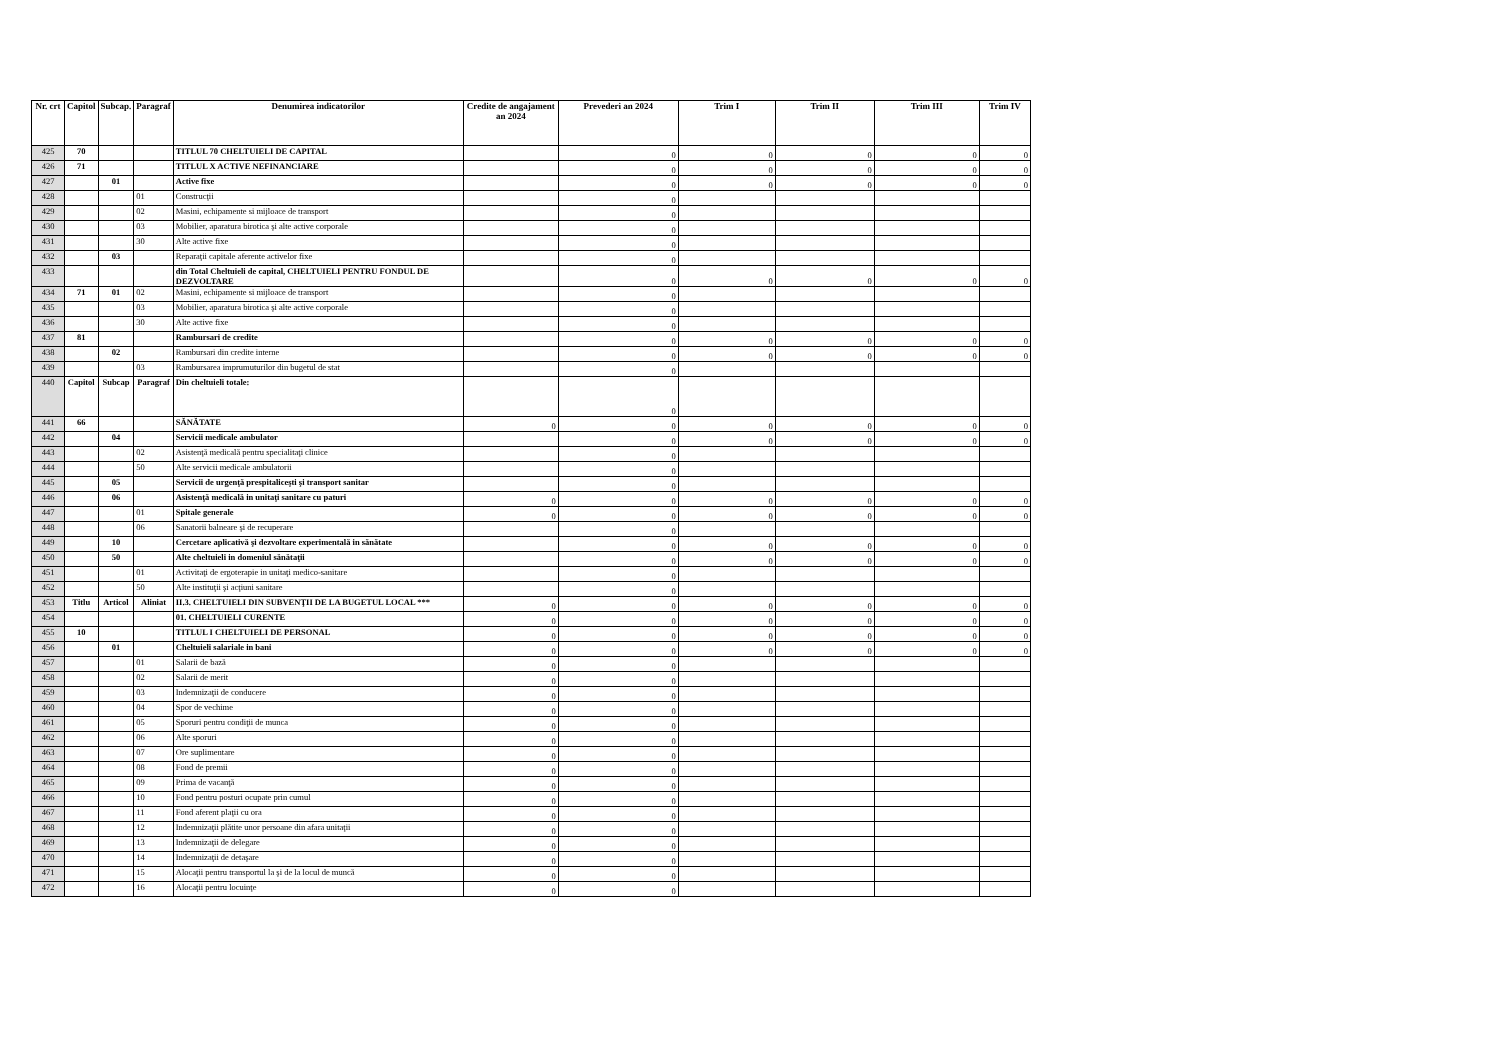| Nr. crt | Capitol | Subcap. | Paragraf | Denumirea indicatorilor | Credite de angajament an 2024 | Prevederi an 2024 | Trim I | Trim II | Trim III | Trim IV |
| --- | --- | --- | --- | --- | --- | --- | --- | --- | --- | --- |
| 425 | 70 | | | TITLUL 70 CHELTUIELI DE CAPITAL | | 0 | 0 | 0 | 0 | 0 |
| 426 | 71 | | | TITLUL X ACTIVE NEFINANCIARE | | 0 | 0 | 0 | 0 | 0 |
| 427 | | 01 | | Active fixe | | 0 | 0 | 0 | 0 | 0 |
| 428 | | | 01 | Construcţii | | 0 | | | | |
| 429 | | | 02 | Masini, echipamente si mijloace de transport | | 0 | | | | |
| 430 | | | 03 | Mobilier, aparatura birotica şi alte active corporale | | 0 | | | | |
| 431 | | | 30 | Alte active fixe | | 0 | | | | |
| 432 | | 03 | | Reparaţii capitale aferente activelor fixe | | 0 | | | | |
| 433 | | | | din Total Cheltuieli de capital, CHELTUIELI PENTRU FONDUL DE DEZVOLTARE | | 0 | 0 | 0 | 0 | 0 |
| 434 | 71 | 01 | 02 | Masini, echipamente si mijloace de transport | | 0 | | | | |
| 435 | | | 03 | Mobilier, aparatura birotica şi alte active corporale | | 0 | | | | |
| 436 | | | 30 | Alte active fixe | | 0 | | | | |
| 437 | 81 | | | Rambursari de credite | | 0 | 0 | 0 | 0 | 0 |
| 438 | | 02 | | Rambursari din credite interne | | 0 | 0 | 0 | 0 | 0 |
| 439 | | | 03 | Rambursarea imprumuturilor din bugetul de stat | | 0 | | | | |
| 440 | Capitol | Subcap | Paragraf | Din cheltuieli totale: | | 0 | | | | |
| 441 | 66 | | | SĂNĂTATE | 0 | 0 | 0 | 0 | 0 | 0 |
| 442 | | 04 | | Servicii medicale ambulator | | 0 | 0 | 0 | 0 | 0 |
| 443 | | | 02 | Asistenţă medicală pentru specialitaţi clinice | | 0 | | | | |
| 444 | | | 50 | Alte servicii medicale ambulatorii | | 0 | | | | |
| 445 | | 05 | | Servicii de urgenţă prespitaliceşti şi transport sanitar | | 0 | | | | |
| 446 | | 06 | | Asistenţă medicală in unitaţi sanitare cu paturi | 0 | 0 | 0 | 0 | 0 | 0 |
| 447 | | | 01 | Spitale generale | 0 | 0 | 0 | 0 | 0 | 0 |
| 448 | | | 06 | Sanatorii balneare şi de recuperare | | 0 | | | | |
| 449 | | 10 | | Cercetare aplicativă şi dezvoltare experimentală in sănătate | | 0 | 0 | 0 | 0 | 0 |
| 450 | | 50 | | Alte cheltuieli in domeniul sănătaţii | | 0 | 0 | 0 | 0 | 0 |
| 451 | | | 01 | Activitaţi de ergoterapie in unitaţi medico-sanitare | | 0 | | | | |
| 452 | | | 50 | Alte instituţii şi acţiuni sanitare | | 0 | | | | |
| 453 | Titlu | Articol | Aliniat | II.3. CHELTUIELI DIN SUBVENŢII DE LA BUGETUL LOCAL *** | 0 | 0 | 0 | 0 | 0 | 0 |
| 454 | | | | 01. CHELTUIELI CURENTE | 0 | 0 | 0 | 0 | 0 | 0 |
| 455 | 10 | | | TITLUL I CHELTUIELI DE PERSONAL | 0 | 0 | 0 | 0 | 0 | 0 |
| 456 | | 01 | | Cheltuieli salariale in bani | 0 | 0 | 0 | 0 | 0 | 0 |
| 457 | | | 01 | Salarii de bază | 0 | 0 | | | | |
| 458 | | | 02 | Salarii de merit | 0 | 0 | | | | |
| 459 | | | 03 | Indemnizaţii de conducere | 0 | 0 | | | | |
| 460 | | | 04 | Spor de vechime | 0 | 0 | | | | |
| 461 | | | 05 | Sporuri pentru condiţii de munca | 0 | 0 | | | | |
| 462 | | | 06 | Alte sporuri | 0 | 0 | | | | |
| 463 | | | 07 | Ore suplimentare | 0 | 0 | | | | |
| 464 | | | 08 | Fond de premii | 0 | 0 | | | | |
| 465 | | | 09 | Prima de vacanţă | 0 | 0 | | | | |
| 466 | | | 10 | Fond pentru posturi ocupate prin cumul | 0 | 0 | | | | |
| 467 | | | 11 | Fond aferent plaţii cu ora | 0 | 0 | | | | |
| 468 | | | 12 | Indemnizaţii plătite unor persoane din afara unitaţii | 0 | 0 | | | | |
| 469 | | | 13 | Indemnizaţii de delegare | 0 | 0 | | | | |
| 470 | | | 14 | Indemnizaţii de detaşare | 0 | 0 | | | | |
| 471 | | | 15 | Alocaţii pentru transportul la şi de la locul de muncă | 0 | 0 | | | | |
| 472 | | | 16 | Alocaţii pentru locuinţe | 0 | 0 | | | | |